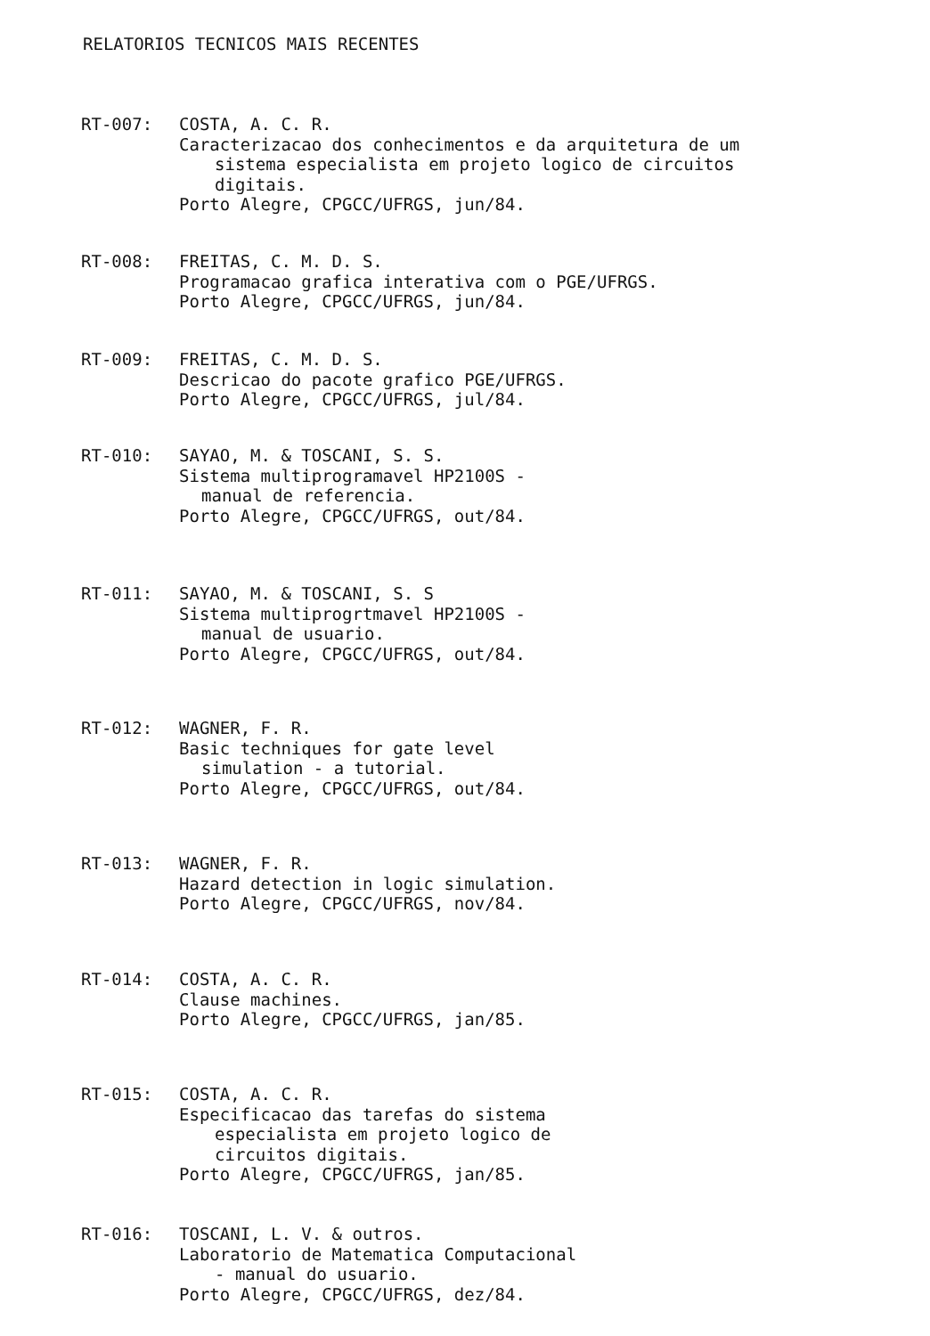RELATORIOS TECNICOS MAIS RECENTES
RT-007: COSTA, A. C. R.
Caracterizacao dos conhecimentos e da arquitetura de um
sistema especialista em projeto logico de circuitos
digitais.
Porto Alegre, CPGCC/UFRGS, jun/84.
RT-008: FREITAS, C. M. D. S.
Programacao grafica interativa com o PGE/UFRGS.
Porto Alegre, CPGCC/UFRGS, jun/84.
RT-009: FREITAS, C. M. D. S.
Descricao do pacote grafico PGE/UFRGS.
Porto Alegre, CPGCC/UFRGS, jul/84.
RT-010: SAYAO, M. & TOSCANI, S. S.
Sistema multiprogramavel HP2100S -
manual de referencia.
Porto Alegre, CPGCC/UFRGS, out/84.
RT-011: SAYAO, M. & TOSCANI, S. S
Sistema multiprogrtmavel HP2100S -
manual de usuario.
Porto Alegre, CPGCC/UFRGS, out/84.
RT-012: WAGNER, F. R.
Basic techniques for gate level
simulation - a tutorial.
Porto Alegre, CPGCC/UFRGS, out/84.
RT-013: WAGNER, F. R.
Hazard detection in logic simulation.
Porto Alegre, CPGCC/UFRGS, nov/84.
RT-014: COSTA, A. C. R.
Clause machines.
Porto Alegre, CPGCC/UFRGS, jan/85.
RT-015: COSTA, A. C. R.
Especificacao das tarefas do sistema
especialista em projeto logico de
circuitos digitais.
Porto Alegre, CPGCC/UFRGS, jan/85.
RT-016: TOSCANI, L. V. & outros.
Laboratorio de Matematica Computacional
- manual do usuario.
Porto Alegre, CPGCC/UFRGS, dez/84.